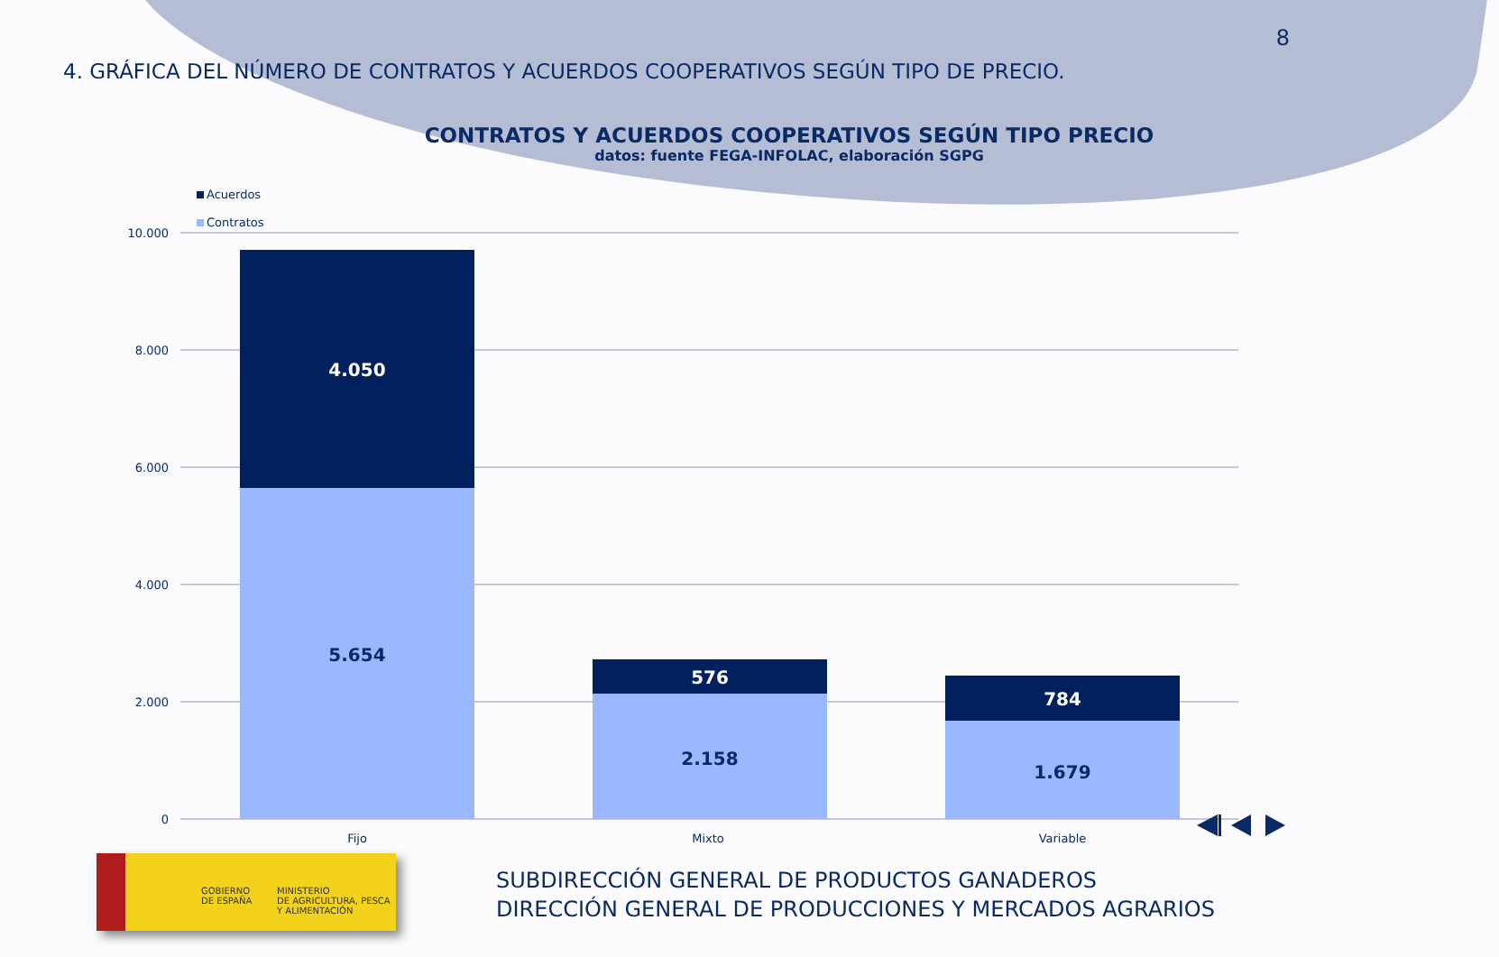8
4. GRÁFICA DEL NÚMERO DE CONTRATOS Y ACUERDOS COOPERATIVOS SEGÚN TIPO DE PRECIO.
CONTRATOS Y ACUERDOS COOPERATIVOS SEGÚN TIPO PRECIO
datos: fuente FEGA-INFOLAC, elaboración SGPG
Acuerdos
Contratos
10.000
8.000
6.000
4.000
2.000
0
4.050
5.654
576
2.158
784
1.679
Fijo
Mixto
Variable
GOBIERNO
DE ESPAÑA
MINISTERIO
DE AGRICULTURA, PESCA
Y ALIMENTACIÓN
SUBDIRECCIÓN GENERAL DE PRODUCTOS GANADEROS
DIRECCIÓN GENERAL DE PRODUCCIONES Y MERCADOS AGRARIOS